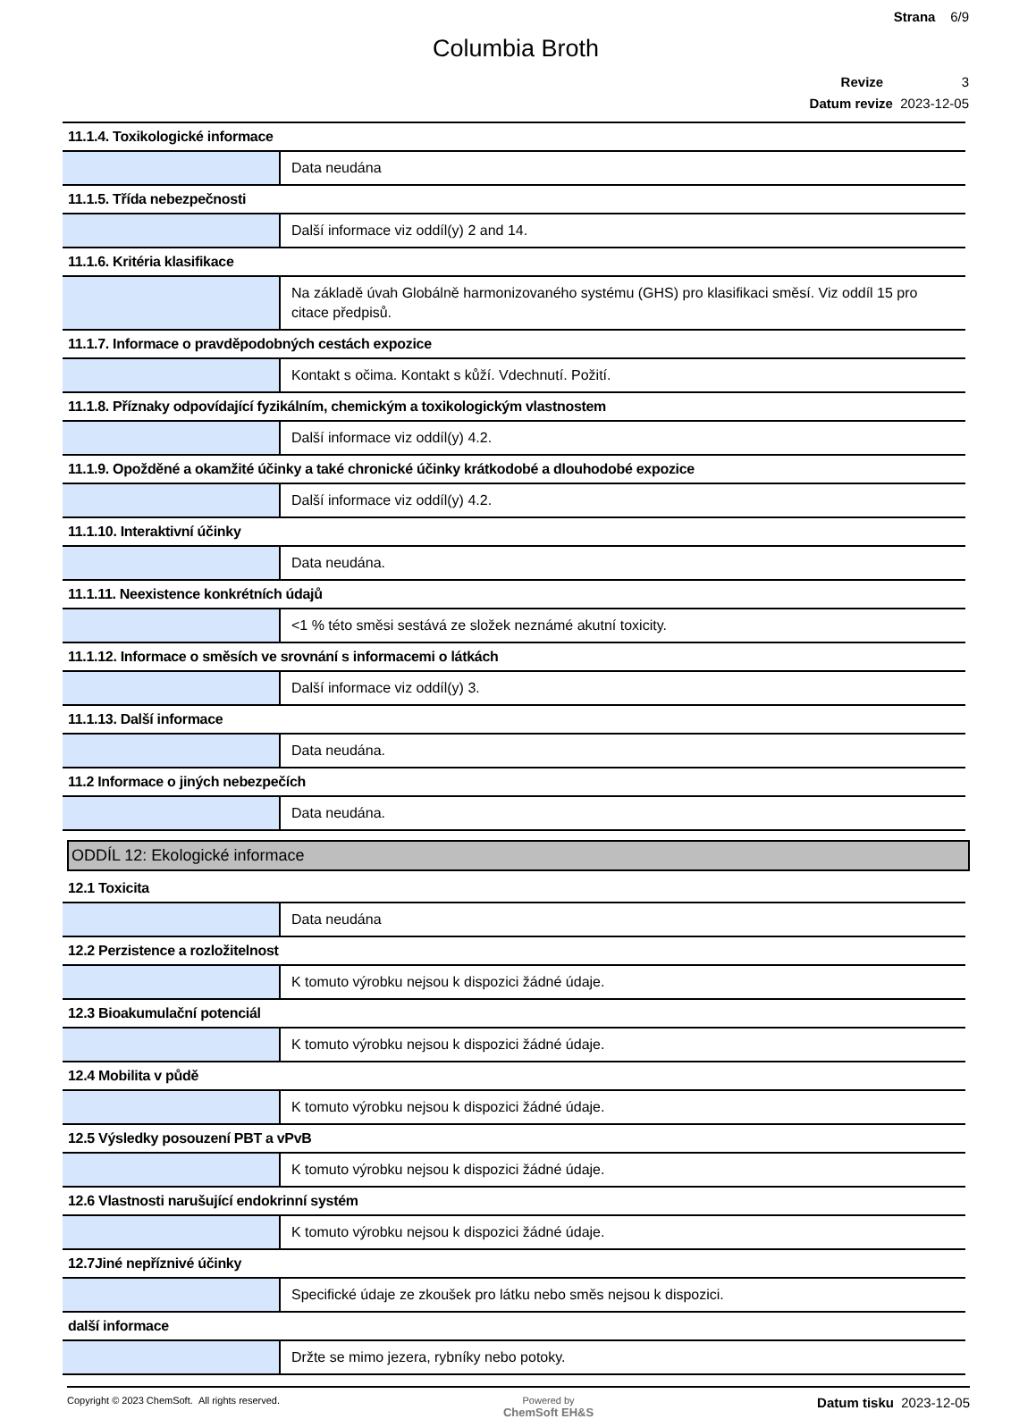Strana 6/9
Columbia Broth
Revize 3
Datum revize 2023-12-05
| 11.1.4. Toxikologické informace | |
| | Data neudána |
| 11.1.5. Třída nebezpečnosti | |
| | Další informace viz oddíl(y) 2 and 14. |
| 11.1.6. Kritéria klasifikace | |
| | Na základě úvah Globálně harmonizovaného systému (GHS) pro klasifikaci směsí. Viz oddíl 15 pro citace předpisů. |
| 11.1.7. Informace o pravděpodobných cestách expozice | |
| | Kontakt s očima. Kontakt s kůží. Vdechnutí. Požití. |
| 11.1.8. Příznaky odpovídající fyzikálním, chemickým a toxikologickým vlastnostem | |
| | Další informace viz oddíl(y) 4.2. |
| 11.1.9. Opožděné a okamžité účinky a také chronické účinky krátkodobé a dlouhodobé expozice | |
| | Další informace viz oddíl(y) 4.2. |
| 11.1.10. Interaktivní účinky | |
| | Data neudána. |
| 11.1.11. Neexistence konkrétních údajů | |
| | <1 % této směsi sestává ze složek neznámé akutní toxicity. |
| 11.1.12. Informace o směsích ve srovnání s informacemi o látkách | |
| | Další informace viz oddíl(y) 3. |
| 11.1.13. Další informace | |
| | Data neudána. |
| 11.2 Informace o jiných nebezpečích | |
| | Data neudána. |
ODDÍL 12: Ekologické informace
| 12.1 Toxicita | |
| | Data neudána |
| 12.2 Perzistence a rozložitelnost | |
| | K tomuto výrobku nejsou k dispozici žádné údaje. |
| 12.3 Bioakumulační potenciál | |
| | K tomuto výrobku nejsou k dispozici žádné údaje. |
| 12.4 Mobilita v půdě | |
| | K tomuto výrobku nejsou k dispozici žádné údaje. |
| 12.5 Výsledky posouzení PBT a vPvB | |
| | K tomuto výrobku nejsou k dispozici žádné údaje. |
| 12.6 Vlastnosti narušující endokrinní systém | |
| | K tomuto výrobku nejsou k dispozici žádné údaje. |
| 12.7Jiné nepříznivé účinky | |
| | Specifické údaje ze zkoušek pro látku nebo směs nejsou k dispozici. |
| další informace | |
| | Držte se mimo jezera, rybníky nebo potoky. |
Copyright © 2023 ChemSoft. All rights reserved.
Powered by
ChemSoft EH&S
Datum tisku 2023-12-05